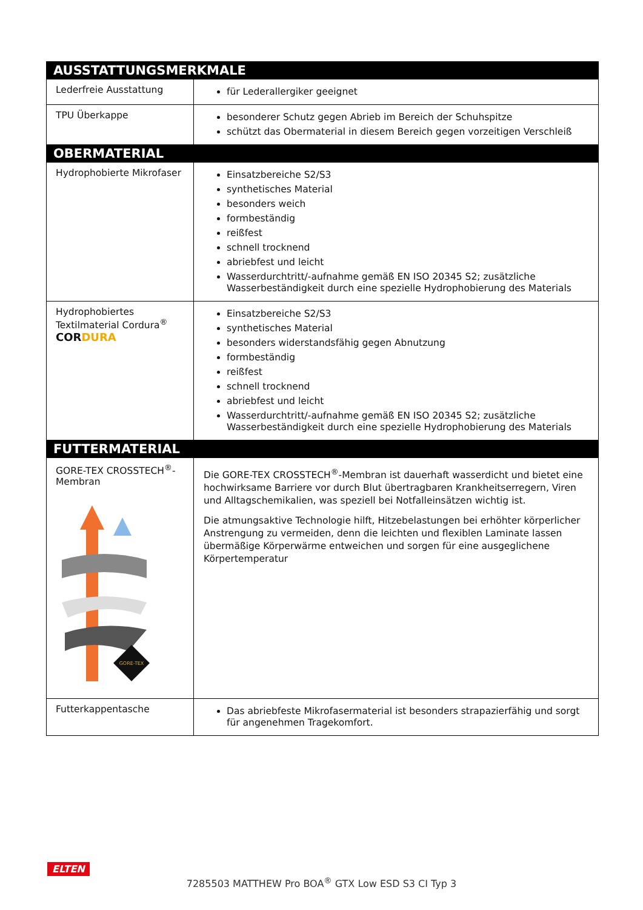| AUSSTATTUNGSMERKMALE | |
| --- | --- |
| Lederfreie Ausstattung | für Lederallergiker geeignet |
| TPU Überkappe | besonderer Schutz gegen Abrieb im Bereich der Schuhspitze schützt das Obermaterial in diesem Bereich gegen vorzeitigen Verschleiß |
| OBERMATERIAL | |
| Hydrophobierte Mikrofaser | Einsatzbereiche S2/S3 synthetisches Material besonders weich formbeständig reißfest schnell trocknend abriebfest und leicht Wasserdurchtritt/-aufnahme gemäß EN ISO 20345 S2; zusätzliche Wasserbeständigkeit durch eine spezielle Hydrophobierung des Materials |
| Hydrophobiertes Textilmaterial Cordura<sup>®</sup> COR DURA | Einsatzbereiche S2/S3 synthetisches Material besonders widerstandsfähig gegen Abnutzung formbeständig reißfest schnell trocknend abriebfest und leicht Wasserdurchtritt/-aufnahme gemäß EN ISO 20345 S2; zusätzliche Wasserbeständigkeit durch eine spezielle Hydrophobierung des Materials |
| FUTTERMATERIAL | |
| GORE-TEX CROSSTECH<sup>®</sup>-Membran GORE-TEX | Die GORE-TEX CROSSTECH<sup>®</sup>-Membran ist dauerhaft wasserdicht und bietet eine hochwirksame Barriere vor durch Blut übertragbaren Krankheitserregern, Viren und Alltagschemikalien, was speziell bei Notfalleinsätzen wichtig ist. Die atmungsaktive Technologie hilft, Hitzebelastungen bei erhöhter körperlicher Anstrengung zu vermeiden, denn die leichten und flexiblen Laminate lassen übermäßige Körperwärme entweichen und sorgen für eine ausgeglichene Körpertemperatur |
| Futterkappentasche | Das abriebfeste Mikrofasermaterial ist besonders strapazierfähig und sorgt für angenehmen Tragekomfort. |
ELTEN
7285503 MATTHEW Pro BOA<sup>®</sup> GTX Low ESD S3 CI Typ 3